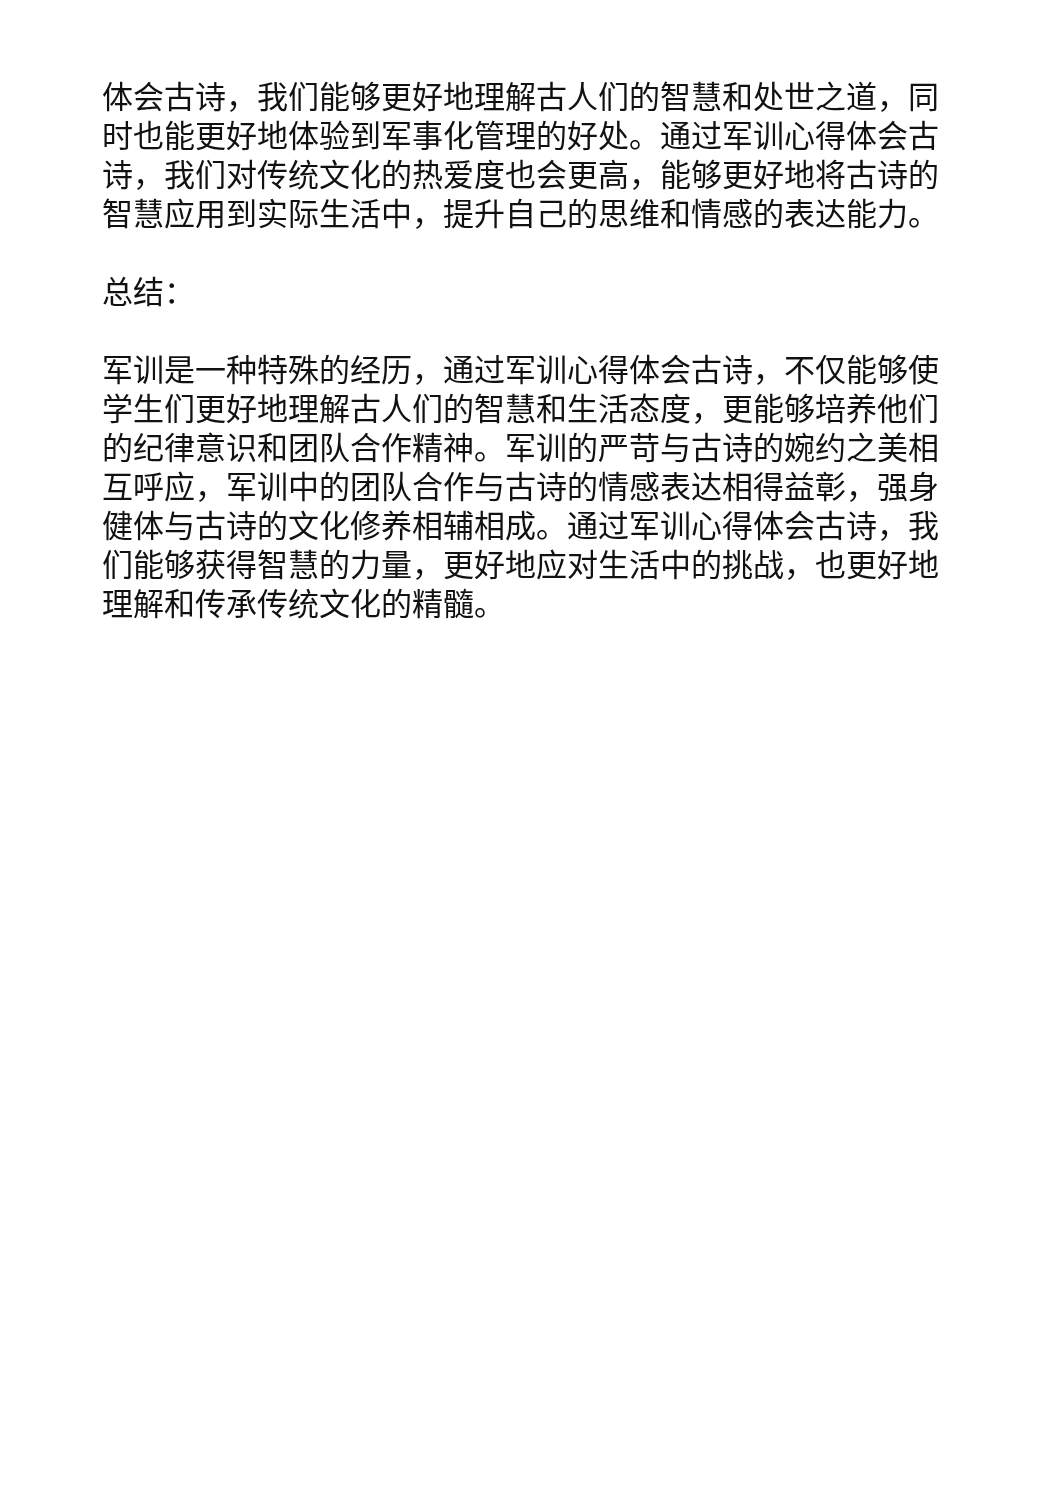体会古诗，我们能够更好地理解古人们的智慧和处世之道，同时也能更好地体验到军事化管理的好处。通过军训心得体会古诗，我们对传统文化的热爱度也会更高，能够更好地将古诗的智慧应用到实际生活中，提升自己的思维和情感的表达能力。
总结：
军训是一种特殊的经历，通过军训心得体会古诗，不仅能够使学生们更好地理解古人们的智慧和生活态度，更能够培养他们的纪律意识和团队合作精神。军训的严苛与古诗的婉约之美相互呼应，军训中的团队合作与古诗的情感表达相得益彰，强身健体与古诗的文化修养相辅相成。通过军训心得体会古诗，我们能够获得智慧的力量，更好地应对生活中的挑战，也更好地理解和传承传统文化的精髓。